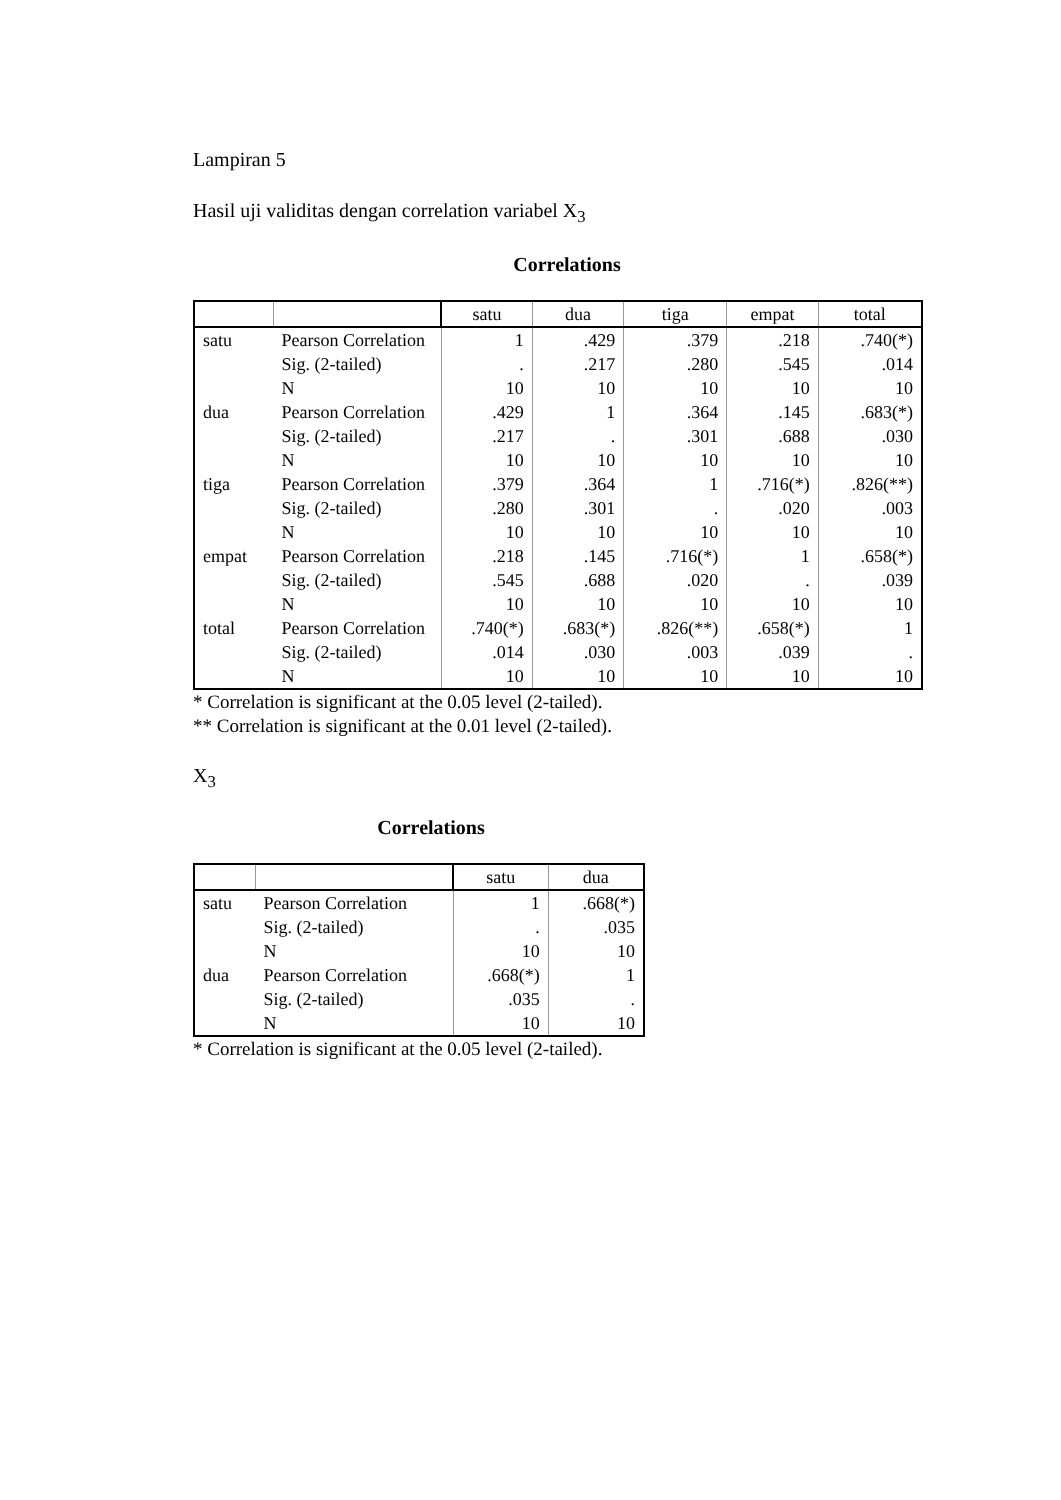Lampiran 5
Hasil uji validitas dengan correlation variabel X<sub>3</sub>
Correlations
| | | satu | dua | tiga | empat | total |
| --- | --- | --- | --- | --- | --- | --- |
| satu | Pearson Correlation | 1 | .429 | .379 | .218 | .740(*) |
| | Sig. (2-tailed) | . | .217 | .280 | .545 | .014 |
| | N | 10 | 10 | 10 | 10 | 10 |
| dua | Pearson Correlation | .429 | 1 | .364 | .145 | .683(*) |
| | Sig. (2-tailed) | .217 | . | .301 | .688 | .030 |
| | N | 10 | 10 | 10 | 10 | 10 |
| tiga | Pearson Correlation | .379 | .364 | 1 | .716(*) | .826(**) |
| | Sig. (2-tailed) | .280 | .301 | . | .020 | .003 |
| | N | 10 | 10 | 10 | 10 | 10 |
| empat | Pearson Correlation | .218 | .145 | .716(*) | 1 | .658(*) |
| | Sig. (2-tailed) | .545 | .688 | .020 | . | .039 |
| | N | 10 | 10 | 10 | 10 | 10 |
| total | Pearson Correlation | .740(*) | .683(*) | .826(**) | .658(*) | 1 |
| | Sig. (2-tailed) | .014 | .030 | .003 | .039 | . |
| | N | 10 | 10 | 10 | 10 | 10 |
* Correlation is significant at the 0.05 level (2-tailed).
** Correlation is significant at the 0.01 level (2-tailed).
X<sub>3</sub>
Correlations
| | | satu | dua |
| --- | --- | --- | --- |
| satu | Pearson Correlation | 1 | .668(*) |
| | Sig. (2-tailed) | . | .035 |
| | N | 10 | 10 |
| dua | Pearson Correlation | .668(*) | 1 |
| | Sig. (2-tailed) | .035 | . |
| | N | 10 | 10 |
* Correlation is significant at the 0.05 level (2-tailed).